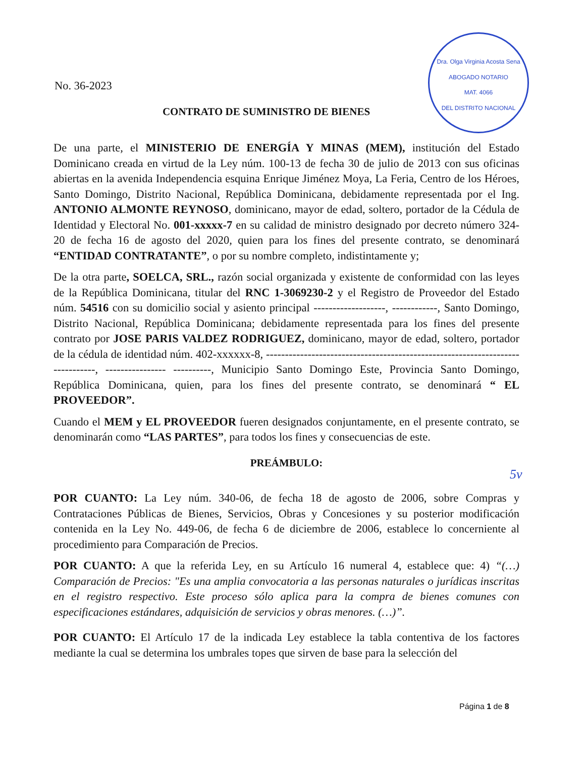Dra. Olga Virginia Acosta Sena
ABOGADO NOTARIO
MAT. 4066
DEL DISTRITO NACIONAL
5v
No. 36-2023
CONTRATO DE SUMINISTRO DE BIENES
De una parte, el MINISTERIO DE ENERGÍA Y MINAS (MEM), institución del Estado Dominicano creada en virtud de la Ley núm. 100-13 de fecha 30 de julio de 2013 con sus oficinas abiertas en la avenida Independencia esquina Enrique Jiménez Moya, La Feria, Centro de los Héroes, Santo Domingo, Distrito Nacional, República Dominicana, debidamente representada por el Ing. ANTONIO ALMONTE REYNOSO, dominicano, mayor de edad, soltero, portador de la Cédula de Identidad y Electoral No. 001-xxxxx-7 en su calidad de ministro designado por decreto número 324-20 de fecha 16 de agosto del 2020, quien para los fines del presente contrato, se denominará “ENTIDAD CONTRATANTE”, o por su nombre completo, indistintamente y;
De la otra parte, SOELCA, SRL., razón social organizada y existente de conformidad con las leyes de la República Dominicana, titular del RNC 1-3069230-2 y el Registro de Proveedor del Estado núm. 54516 con su domicilio social y asiento principal -------------------, ------------, Santo Domingo, Distrito Nacional, República Dominicana; debidamente representada para los fines del presente contrato por JOSE PARIS VALDEZ RODRIGUEZ, dominicano, mayor de edad, soltero, portador de la cédula de identidad núm. 402-xxxxxx-8, ------------------------------------------------------------------------------, ---------------- ----------, Municipio Santo Domingo Este, Provincia Santo Domingo, República Dominicana, quien, para los fines del presente contrato, se denominará “ EL PROVEEDOR”.
Cuando el MEM y EL PROVEEDOR fueren designados conjuntamente, en el presente contrato, se denominarán como “LAS PARTES”, para todos los fines y consecuencias de este.
PREÁMBULO:
POR CUANTO: La Ley núm. 340-06, de fecha 18 de agosto de 2006, sobre Compras y Contrataciones Públicas de Bienes, Servicios, Obras y Concesiones y su posterior modificación contenida en la Ley No. 449-06, de fecha 6 de diciembre de 2006, establece lo concerniente al procedimiento para Comparación de Precios.
POR CUANTO: A que la referida Ley, en su Artículo 16 numeral 4, establece que: 4) “(…) Comparación de Precios: "Es una amplia convocatoria a las personas naturales o jurídicas inscritas en el registro respectivo. Este proceso sólo aplica para la compra de bienes comunes con especificaciones estándares, adquisición de servicios y obras menores. (…)”.
POR CUANTO: El Artículo 17 de la indicada Ley establece la tabla contentiva de los factores mediante la cual se determina los umbrales topes que sirven de base para la selección del
Página 1 de 8